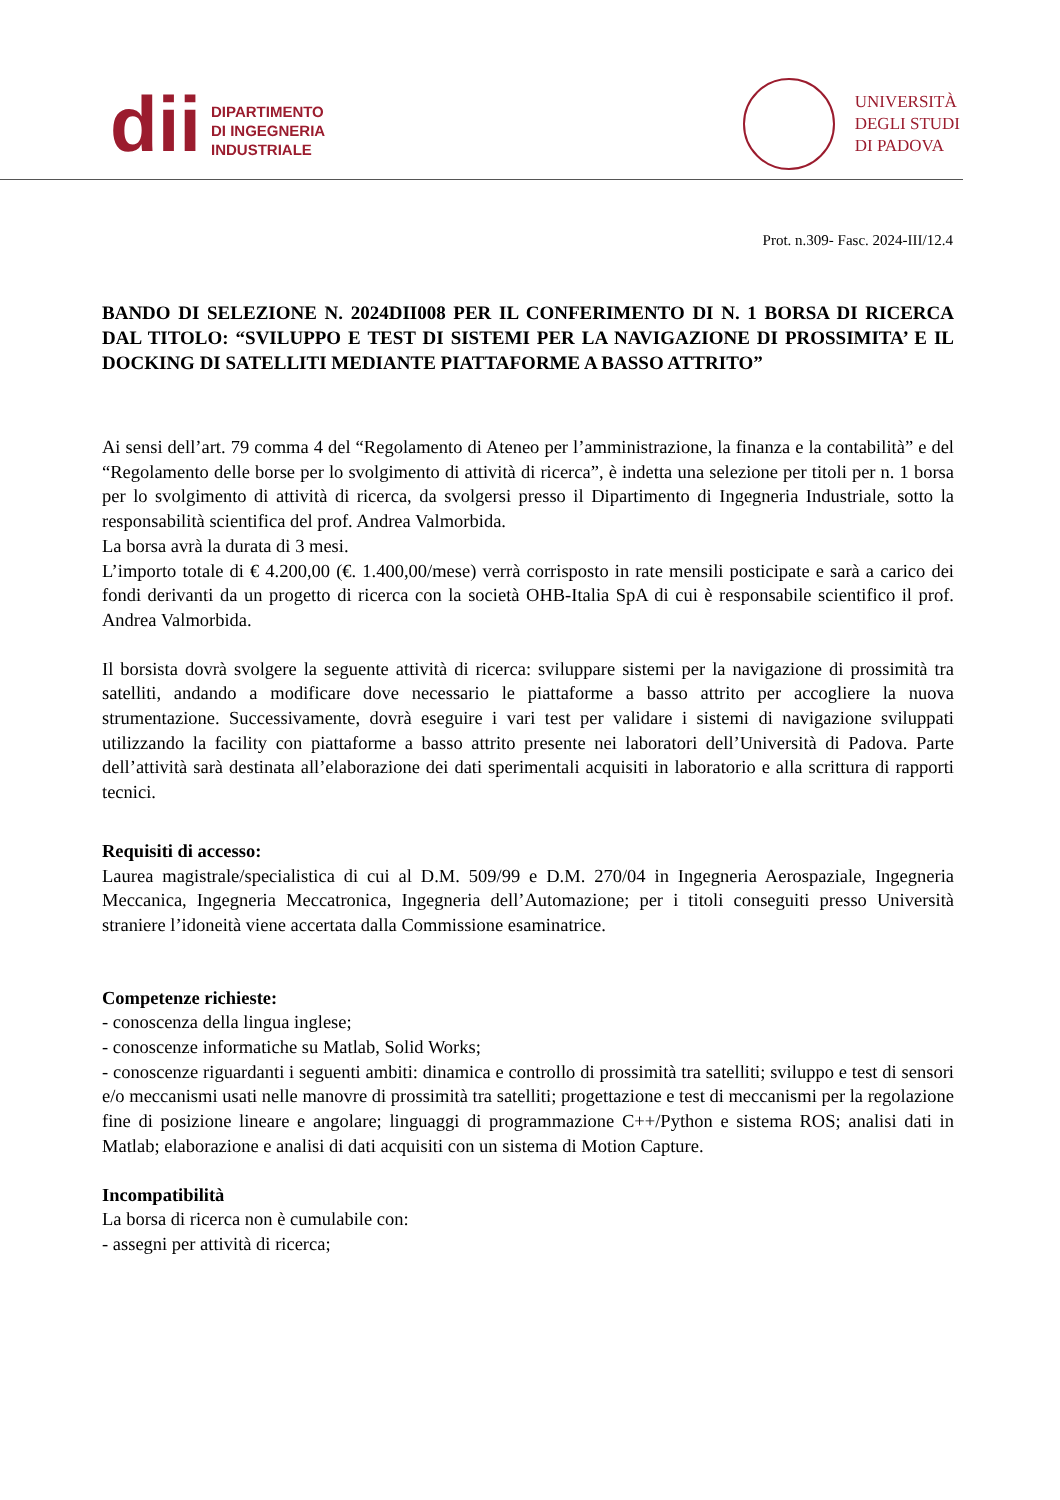dii
DIPARTIMENTO
DI INGEGNERIA
INDUSTRIALE
UNIVERSITÀ
DEGLI STUDI
DI PADOVA
Prot. n.309- Fasc. 2024-III/12.4
BANDO DI SELEZIONE N. 2024DII008 PER IL CONFERIMENTO DI N. 1 BORSA DI RICERCA DAL TITOLO: “SVILUPPO E TEST DI SISTEMI PER LA NAVIGAZIONE DI PROSSIMITA’ E IL DOCKING DI SATELLITI MEDIANTE PIATTAFORME A BASSO ATTRITO”
Ai sensi dell’art. 79 comma 4 del “Regolamento di Ateneo per l’amministrazione, la finanza e la contabilità” e del “Regolamento delle borse per lo svolgimento di attività di ricerca”, è indetta una selezione per titoli per n. 1 borsa per lo svolgimento di attività di ricerca, da svolgersi presso il Dipartimento di Ingegneria Industriale, sotto la responsabilità scientifica del prof. Andrea Valmorbida.
La borsa avrà la durata di 3 mesi.
L’importo totale di € 4.200,00 (€. 1.400,00/mese) verrà corrisposto in rate mensili posticipate e sarà a carico dei fondi derivanti da un progetto di ricerca con la società OHB-Italia SpA di cui è responsabile scientifico il prof. Andrea Valmorbida.
Il borsista dovrà svolgere la seguente attività di ricerca: sviluppare sistemi per la navigazione di prossimità tra satelliti, andando a modificare dove necessario le piattaforme a basso attrito per accogliere la nuova strumentazione. Successivamente, dovrà eseguire i vari test per validare i sistemi di navigazione sviluppati utilizzando la facility con piattaforme a basso attrito presente nei laboratori dell’Università di Padova. Parte dell’attività sarà destinata all’elaborazione dei dati sperimentali acquisiti in laboratorio e alla scrittura di rapporti tecnici.
Requisiti di accesso:
Laurea magistrale/specialistica di cui al D.M. 509/99 e D.M. 270/04 in Ingegneria Aerospaziale, Ingegneria Meccanica, Ingegneria Meccatronica, Ingegneria dell’Automazione; per i titoli conseguiti presso Università straniere l’idoneità viene accertata dalla Commissione esaminatrice.
Competenze richieste:
- conoscenza della lingua inglese;
- conoscenze informatiche su Matlab, Solid Works;
- conoscenze riguardanti i seguenti ambiti: dinamica e controllo di prossimità tra satelliti; sviluppo e test di sensori e/o meccanismi usati nelle manovre di prossimità tra satelliti; progettazione e test di meccanismi per la regolazione fine di posizione lineare e angolare; linguaggi di programmazione C++/Python e sistema ROS; analisi dati in Matlab; elaborazione e analisi di dati acquisiti con un sistema di Motion Capture.
Incompatibilità
La borsa di ricerca non è cumulabile con:
- assegni per attività di ricerca;